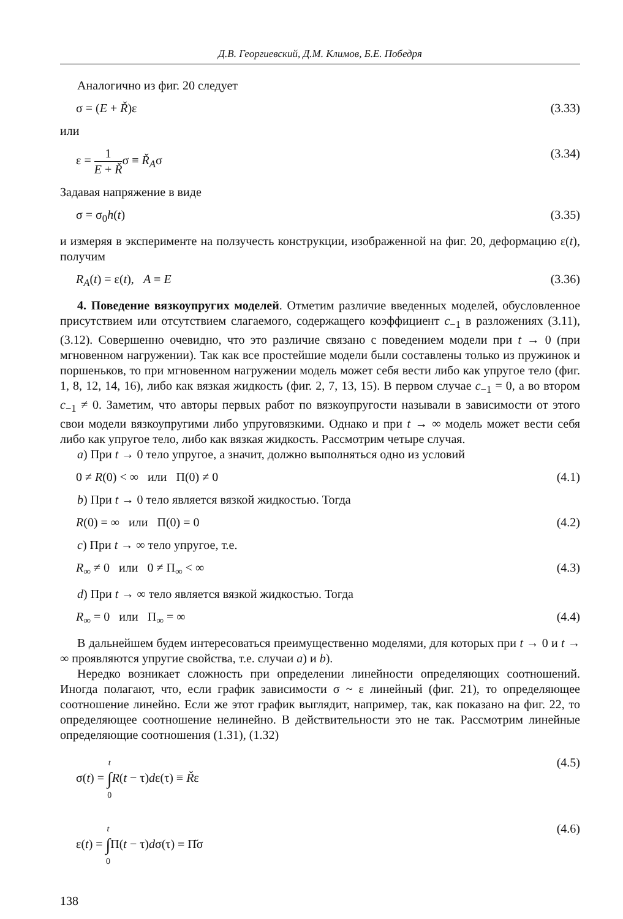Д.В. Георгиевский, Д.М. Климов, Б.Е. Победря
Аналогично из фиг. 20 следует
σ = (E + Ř)ε (3.33)
или
ε = 1 E + Řσ ≡ Ř<sub>A</sub>σ (3.34)
Задавая напряжение в виде
σ = σ<sub>0</sub>h(t) (3.35)
и измеряя в эксперименте на ползучесть конструкции, изображенной на фиг. 20, деформацию ε(t), получим
R<sub>A</sub>(t) = ε(t), A ≡ E (3.36)
4. Поведение вязкоупругих моделей. Отметим различие введенных моделей, обусловленное присутствием или отсутствием слагаемого, содержащего коэффициент c<sub>−1</sub> в разложениях (3.11), (3.12). Совершенно очевидно, что это различие связано с поведением модели при t → 0 (при мгновенном нагружении). Так как все простейшие модели были составлены только из пружинок и поршеньков, то при мгновенном нагружении модель может себя вести либо как упругое тело (фиг. 1, 8, 12, 14, 16), либо как вязкая жидкость (фиг. 2, 7, 13, 15). В первом случае c<sub>−1</sub> = 0, а во втором c<sub>−1</sub> ≠ 0. Заметим, что авторы первых работ по вязкоупругости называли в зависимости от этого свои модели вязкоупругими либо упруговязкими. Однако и при t → ∞ модель может вести себя либо как упругое тело, либо как вязкая жидкость. Рассмотрим четыре случая.
a) При t → 0 тело упругое, а значит, должно выполняться одно из условий
0 ≠ R(0) < ∞ или Π(0) ≠ 0 (4.1)
b) При t → 0 тело является вязкой жидкостью. Тогда
R(0) = ∞ или Π(0) = 0 (4.2)
c) При t → ∞ тело упругое, т.е.
R<sub>∞</sub> ≠ 0 или 0 ≠ Π<sub>∞</sub> < ∞ (4.3)
d) При t → ∞ тело является вязкой жидкостью. Тогда
R<sub>∞</sub> = 0 или Π<sub>∞</sub> = ∞ (4.4)
В дальнейшем будем интересоваться преимущественно моделями, для которых при t → 0 и t → ∞ проявляются упругие свойства, т.е. случаи a) и b).
Нередко возникает сложность при определении линейности определяющих соотношений. Иногда полагают, что, если график зависимости σ ~ ε линейный (фиг. 21), то определяющее соотношение линейно. Если же этот график выглядит, например, так, как показано на фиг. 22, то определяющее соотношение нелинейно. В действительности это не так. Рассмотрим линейные определяющие соотношения (1.31), (1.32)
σ(t) = t ∫ 0 R(t − τ)dε(τ) ≡ Řε (4.5)
ε(t) = t ∫ 0 Π(t − τ)dσ(τ) ≡ Π̆σ (4.6)
138